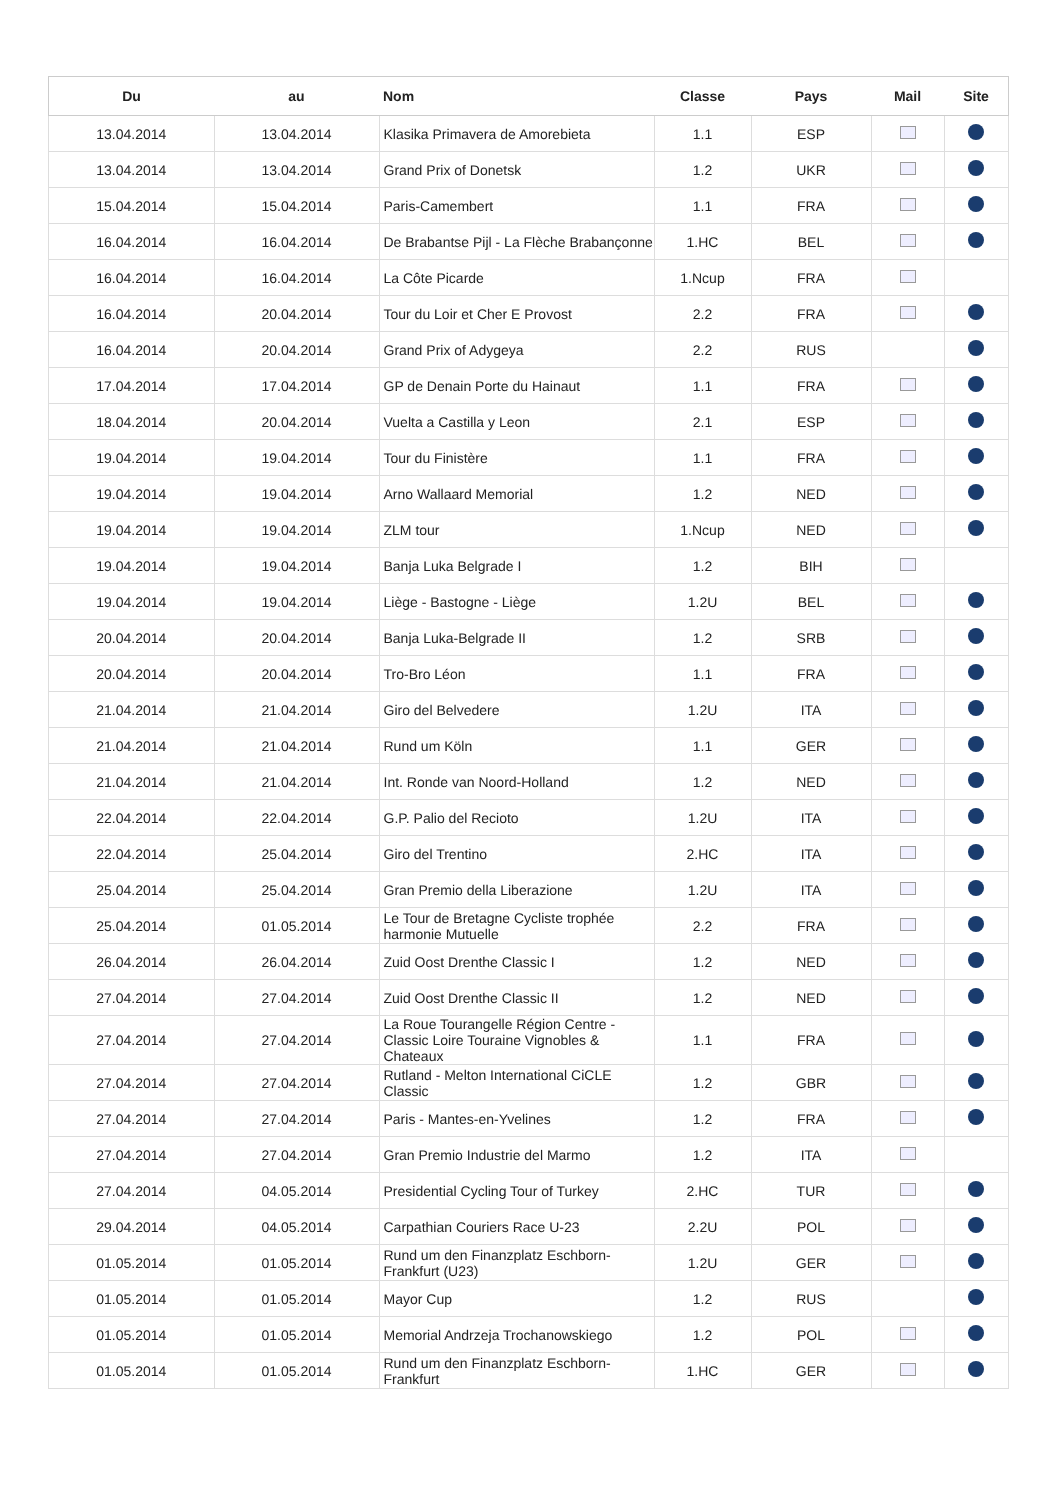| Du | au | Nom | Classe | Pays | Mail | Site |
| --- | --- | --- | --- | --- | --- | --- |
| 13.04.2014 | 13.04.2014 | Klasika Primavera de Amorebieta | 1.1 | ESP | | |
| 13.04.2014 | 13.04.2014 | Grand Prix of Donetsk | 1.2 | UKR | | |
| 15.04.2014 | 15.04.2014 | Paris-Camembert | 1.1 | FRA | | |
| 16.04.2014 | 16.04.2014 | De Brabantse Pijl - La Flèche Brabançonne | 1.HC | BEL | | |
| 16.04.2014 | 16.04.2014 | La Côte Picarde | 1.Ncup | FRA | | |
| 16.04.2014 | 20.04.2014 | Tour du Loir et Cher E Provost | 2.2 | FRA | | |
| 16.04.2014 | 20.04.2014 | Grand Prix of Adygeya | 2.2 | RUS | | |
| 17.04.2014 | 17.04.2014 | GP de Denain Porte du Hainaut | 1.1 | FRA | | |
| 18.04.2014 | 20.04.2014 | Vuelta a Castilla y Leon | 2.1 | ESP | | |
| 19.04.2014 | 19.04.2014 | Tour du Finistère | 1.1 | FRA | | |
| 19.04.2014 | 19.04.2014 | Arno Wallaard Memorial | 1.2 | NED | | |
| 19.04.2014 | 19.04.2014 | ZLM tour | 1.Ncup | NED | | |
| 19.04.2014 | 19.04.2014 | Banja Luka Belgrade I | 1.2 | BIH | | |
| 19.04.2014 | 19.04.2014 | Liège - Bastogne - Liège | 1.2U | BEL | | |
| 20.04.2014 | 20.04.2014 | Banja Luka-Belgrade II | 1.2 | SRB | | |
| 20.04.2014 | 20.04.2014 | Tro-Bro Léon | 1.1 | FRA | | |
| 21.04.2014 | 21.04.2014 | Giro del Belvedere | 1.2U | ITA | | |
| 21.04.2014 | 21.04.2014 | Rund um Köln | 1.1 | GER | | |
| 21.04.2014 | 21.04.2014 | Int. Ronde van Noord-Holland | 1.2 | NED | | |
| 22.04.2014 | 22.04.2014 | G.P. Palio del Recioto | 1.2U | ITA | | |
| 22.04.2014 | 25.04.2014 | Giro del Trentino | 2.HC | ITA | | |
| 25.04.2014 | 25.04.2014 | Gran Premio della Liberazione | 1.2U | ITA | | |
| 25.04.2014 | 01.05.2014 | Le Tour de Bretagne Cycliste trophée harmonie Mutuelle | 2.2 | FRA | | |
| 26.04.2014 | 26.04.2014 | Zuid Oost Drenthe Classic I | 1.2 | NED | | |
| 27.04.2014 | 27.04.2014 | Zuid Oost Drenthe Classic II | 1.2 | NED | | |
| 27.04.2014 | 27.04.2014 | La Roue Tourangelle Région Centre - Classic Loire Touraine Vignobles & Chateaux | 1.1 | FRA | | |
| 27.04.2014 | 27.04.2014 | Rutland - Melton International CiCLE Classic | 1.2 | GBR | | |
| 27.04.2014 | 27.04.2014 | Paris - Mantes-en-Yvelines | 1.2 | FRA | | |
| 27.04.2014 | 27.04.2014 | Gran Premio Industrie del Marmo | 1.2 | ITA | | |
| 27.04.2014 | 04.05.2014 | Presidential Cycling Tour of Turkey | 2.HC | TUR | | |
| 29.04.2014 | 04.05.2014 | Carpathian Couriers Race U-23 | 2.2U | POL | | |
| 01.05.2014 | 01.05.2014 | Rund um den Finanzplatz Eschborn-Frankfurt (U23) | 1.2U | GER | | |
| 01.05.2014 | 01.05.2014 | Mayor Cup | 1.2 | RUS | | |
| 01.05.2014 | 01.05.2014 | Memorial Andrzeja Trochanowskiego | 1.2 | POL | | |
| 01.05.2014 | 01.05.2014 | Rund um den Finanzplatz Eschborn-Frankfurt | 1.HC | GER | | |